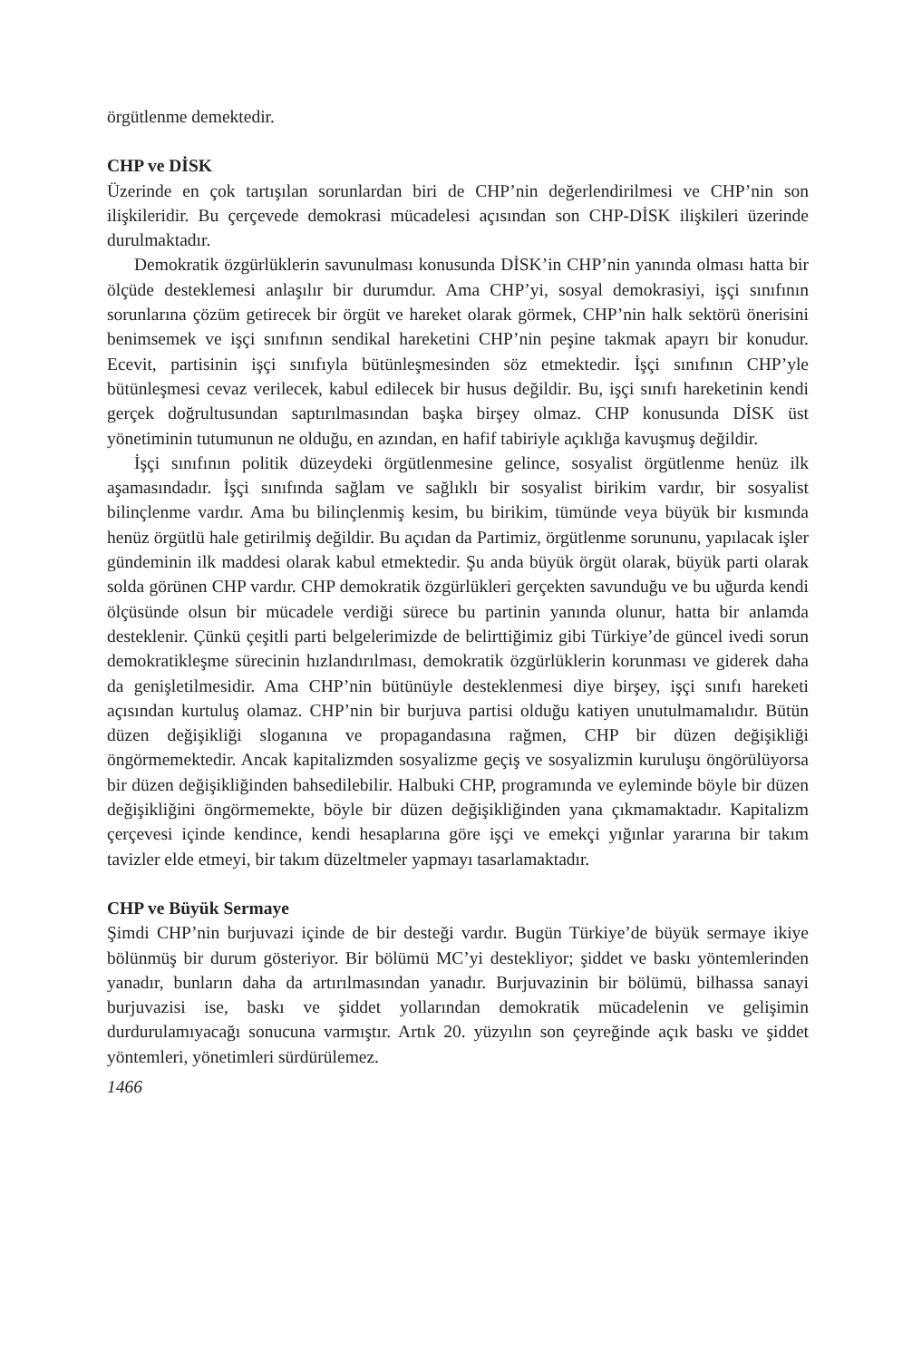örgütlenme demektedir.
CHP ve DİSK
Üzerinde en çok tartışılan sorunlardan biri de CHP’nin değerlendirilmesi ve CHP’nin son ilişkileridir. Bu çerçevede demokrasi mücadelesi açısından son CHP-DİSK ilişkileri üzerinde durulmaktadır.
Demokratik özgürlüklerin savunulması konusunda DİSK’in CHP’nin yanında olması hatta bir ölçüde desteklemesi anlaşılır bir durumdur. Ama CHP’yi, sosyal demokrasiyi, işçi sınıfının sorunlarına çözüm getirecek bir örgüt ve hareket olarak görmek, CHP’nin halk sektörü önerisini benimsemek ve işçi sınıfının sendikal hareketini CHP’nin peşine takmak apayrı bir konudur. Ecevit, partisinin işçi sınıfıyla bütünleşmesinden söz etmektedir. İşçi sınıfının CHP’yle bütünleşmesi cevaz verilecek, kabul edilecek bir husus değildir. Bu, işçi sınıfı hareketinin kendi gerçek doğrultusundan saptırılmasından başka birşey olmaz. CHP konusunda DİSK üst yönetiminin tutumunun ne olduğu, en azından, en hafif tabiriyle açıklığa kavuşmuş değildir.
İşçi sınıfının politik düzeydeki örgütlenmesine gelince, sosyalist örgütlenme henüz ilk aşamasındadır. İşçi sınıfında sağlam ve sağlıklı bir sosyalist birikim vardır, bir sosyalist bilinçlenme vardır. Ama bu bilinçlenmiş kesim, bu birikim, tümünde veya büyük bir kısmında henüz örgütlü hale getirilmiş değildir. Bu açıdan da Partimiz, örgütlenme sorununu, yapılacak işler gündeminin ilk maddesi olarak kabul etmektedir. Şu anda büyük örgüt olarak, büyük parti olarak solda görünen CHP vardır. CHP demokratik özgürlükleri gerçekten savunduğu ve bu uğurda kendi ölçüsünde olsun bir mücadele verdiği sürece bu partinin yanında olunur, hatta bir anlamda desteklenir. Çünkü çeşitli parti belgelerimizde de belirttiğimiz gibi Türkiye’de güncel ivedi sorun demokratikleşme sürecinin hızlandırılması, demokratik özgürlüklerin korunması ve giderek daha da genişletilmesidir. Ama CHP’nin bütünüyle desteklenmesi diye birşey, işçi sınıfı hareketi açısından kurtuluş olamaz. CHP’nin bir burjuva partisi olduğu katiyen unutulmamalıdır. Bütün düzen değişikliği sloganına ve propagandasına rağmen, CHP bir düzen değişikliği öngörmemektedir. Ancak kapitalizmden sosyalizme geçiş ve sosyalizmin kuruluşu öngörülüyorsa bir düzen değişikliğinden bahsedilebilir. Halbuki CHP, programında ve eyleminde böyle bir düzen değişikliğini öngörmemekte, böyle bir düzen değişikliğinden yana çıkmamaktadır. Kapitalizm çerçevesi içinde kendince, kendi hesaplarına göre işçi ve emekçi yığınlar yararına bir takım tavizler elde etmeyi, bir takım düzeltmeler yapmayı tasarlamaktadır.
CHP ve Büyük Sermaye
Şimdi CHP’nin burjuvazi içinde de bir desteği vardır. Bugün Türkiye’de büyük sermaye ikiye bölünmüş bir durum gösteriyor. Bir bölümü MC’yi destekliyor; şiddet ve baskı yöntemlerinden yanadır, bunların daha da artırılmasından yanadır. Burjuvazinin bir bölümü, bilhassa sanayi burjuvazisi ise, baskı ve şiddet yollarından demokratik mücadelenin ve gelişimin durdurulamıyacağı sonucuna varmıştır. Artık 20. yüzyılın son çeyreğinde açık baskı ve şiddet yöntemleri, yönetimleri sürdürülemez.
1466